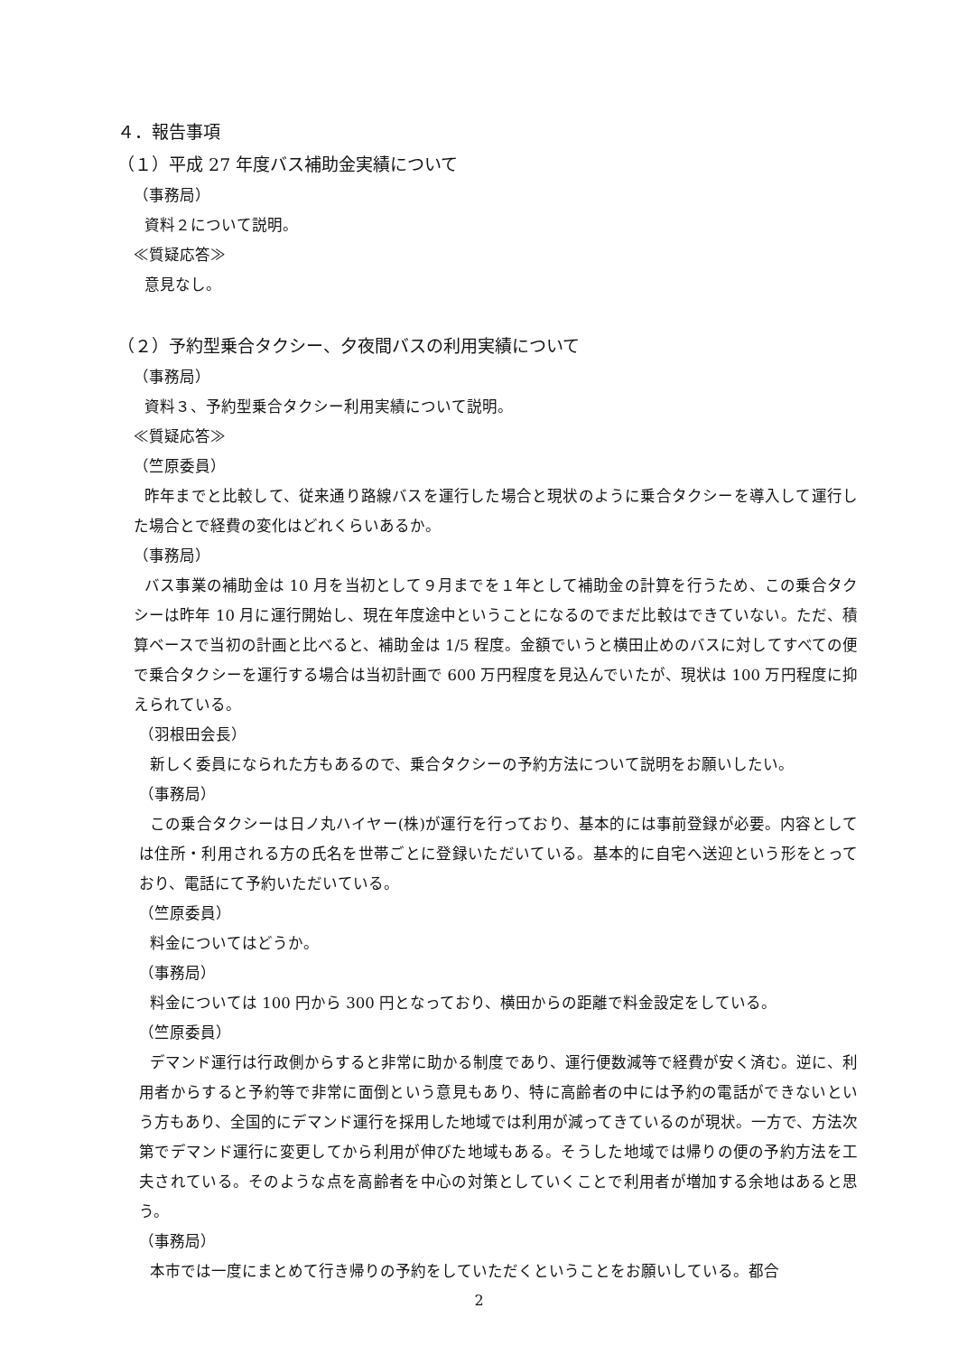４．報告事項
（１）平成 27 年度バス補助金実績について
（事務局）
資料２について説明。
≪質疑応答≫
意見なし。
（２）予約型乗合タクシー、夕夜間バスの利用実績について
（事務局）
資料３、予約型乗合タクシー利用実績について説明。
≪質疑応答≫
（竺原委員）
昨年までと比較して、従来通り路線バスを運行した場合と現状のように乗合タクシーを導入して運行した場合とで経費の変化はどれくらいあるか。
（事務局）
バス事業の補助金は 10 月を当初として９月までを１年として補助金の計算を行うため、この乗合タクシーは昨年 10 月に運行開始し、現在年度途中ということになるのでまだ比較はできていない。ただ、積算ベースで当初の計画と比べると、補助金は 1/5 程度。金額でいうと横田止めのバスに対してすべての便で乗合タクシーを運行する場合は当初計画で 600 万円程度を見込んでいたが、現状は 100 万円程度に抑えられている。
（羽根田会長）
新しく委員になられた方もあるので、乗合タクシーの予約方法について説明をお願いしたい。
（事務局）
この乗合タクシーは日ノ丸ハイヤー(株)が運行を行っており、基本的には事前登録が必要。内容としては住所・利用される方の氏名を世帯ごとに登録いただいている。基本的に自宅へ送迎という形をとっており、電話にて予約いただいている。
（竺原委員）
料金についてはどうか。
（事務局）
料金については 100 円から 300 円となっており、横田からの距離で料金設定をしている。
（竺原委員）
デマンド運行は行政側からすると非常に助かる制度であり、運行便数減等で経費が安く済む。逆に、利用者からすると予約等で非常に面倒という意見もあり、特に高齢者の中には予約の電話ができないという方もあり、全国的にデマンド運行を採用した地域では利用が減ってきているのが現状。一方で、方法次第でデマンド運行に変更してから利用が伸びた地域もある。そうした地域では帰りの便の予約方法を工夫されている。そのような点を高齢者を中心の対策としていくことで利用者が増加する余地はあると思う。
（事務局）
本市では一度にまとめて行き帰りの予約をしていただくということをお願いしている。都合
2